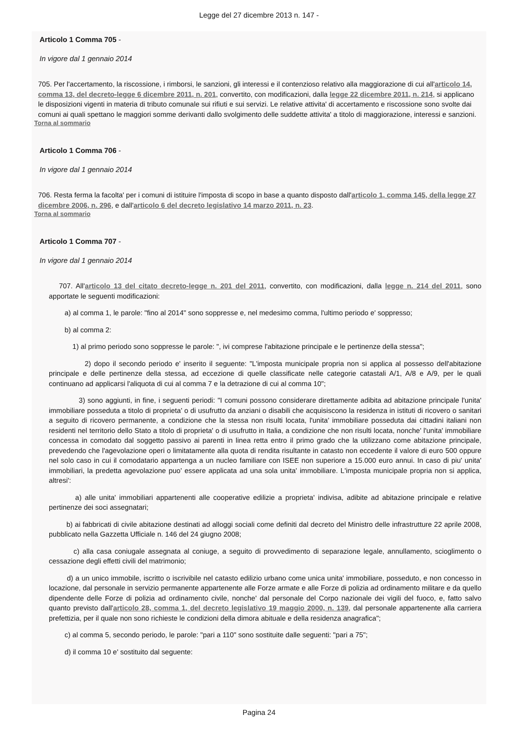Legge del 27 dicembre 2013 n. 147 -
Articolo 1 Comma 705 -
In vigore dal 1 gennaio 2014
705. Per l'accertamento, la riscossione, i rimborsi, le sanzioni, gli interessi e il contenzioso relativo alla maggiorazione di cui all'articolo 14, comma 13, del decreto-legge 6 dicembre 2011, n. 201, convertito, con modificazioni, dalla legge 22 dicembre 2011, n. 214, si applicano le disposizioni vigenti in materia di tributo comunale sui rifiuti e sui servizi. Le relative attivita' di accertamento e riscossione sono svolte dai comuni ai quali spettano le maggiori somme derivanti dallo svolgimento delle suddette attivita' a titolo di maggiorazione, interessi e sanzioni.
Torna al sommario
Articolo 1 Comma 706 -
In vigore dal 1 gennaio 2014
706. Resta ferma la facolta' per i comuni di istituire l'imposta di scopo in base a quanto disposto dall'articolo 1, comma 145, della legge 27 dicembre 2006, n. 296, e dall'articolo 6 del decreto legislativo 14 marzo 2011, n. 23.
Torna al sommario
Articolo 1 Comma 707 -
In vigore dal 1 gennaio 2014
707. All'articolo 13 del citato decreto-legge n. 201 del 2011, convertito, con modificazioni, dalla legge n. 214 del 2011, sono apportate le seguenti modificazioni:
a) al comma 1, le parole: "fino al 2014" sono soppresse e, nel medesimo comma, l'ultimo periodo e' soppresso;
b) al comma 2:
1) al primo periodo sono soppresse le parole: ", ivi comprese l'abitazione principale e le pertinenze della stessa";
2) dopo il secondo periodo e' inserito il seguente: "L'imposta municipale propria non si applica al possesso dell'abitazione principale e delle pertinenze della stessa, ad eccezione di quelle classificate nelle categorie catastali A/1, A/8 e A/9, per le quali continuano ad applicarsi l'aliquota di cui al comma 7 e la detrazione di cui al comma 10";
3) sono aggiunti, in fine, i seguenti periodi: "I comuni possono considerare direttamente adibita ad abitazione principale l'unita' immobiliare posseduta a titolo di proprieta' o di usufrutto da anziani o disabili che acquisiscono la residenza in istituti di ricovero o sanitari a seguito di ricovero permanente, a condizione che la stessa non risulti locata, l'unita' immobiliare posseduta dai cittadini italiani non residenti nel territorio dello Stato a titolo di proprieta' o di usufrutto in Italia, a condizione che non risulti locata, nonche' l'unita' immobiliare concessa in comodato dal soggetto passivo ai parenti in linea retta entro il primo grado che la utilizzano come abitazione principale, prevedendo che l'agevolazione operi o limitatamente alla quota di rendita risultante in catasto non eccedente il valore di euro 500 oppure nel solo caso in cui il comodatario appartenga a un nucleo familiare con ISEE non superiore a 15.000 euro annui. In caso di piu' unita' immobiliari, la predetta agevolazione puo' essere applicata ad una sola unita' immobiliare. L'imposta municipale propria non si applica, altresi':
a) alle unita' immobiliari appartenenti alle cooperative edilizie a proprieta' indivisa, adibite ad abitazione principale e relative pertinenze dei soci assegnatari;
b) ai fabbricati di civile abitazione destinati ad alloggi sociali come definiti dal decreto del Ministro delle infrastrutture 22 aprile 2008, pubblicato nella Gazzetta Ufficiale n. 146 del 24 giugno 2008;
c) alla casa coniugale assegnata al coniuge, a seguito di provvedimento di separazione legale, annullamento, scioglimento o cessazione degli effetti civili del matrimonio;
d) a un unico immobile, iscritto o iscrivibile nel catasto edilizio urbano come unica unita' immobiliare, posseduto, e non concesso in locazione, dal personale in servizio permanente appartenente alle Forze armate e alle Forze di polizia ad ordinamento militare e da quello dipendente delle Forze di polizia ad ordinamento civile, nonche' dal personale del Corpo nazionale dei vigili del fuoco, e, fatto salvo quanto previsto dall'articolo 28, comma 1, del decreto legislativo 19 maggio 2000, n. 139, dal personale appartenente alla carriera prefettizia, per il quale non sono richieste le condizioni della dimora abituale e della residenza anagrafica";
c) al comma 5, secondo periodo, le parole: "pari a 110" sono sostituite dalle seguenti: "pari a 75";
d) il comma 10 e' sostituito dal seguente:
Pagina 24